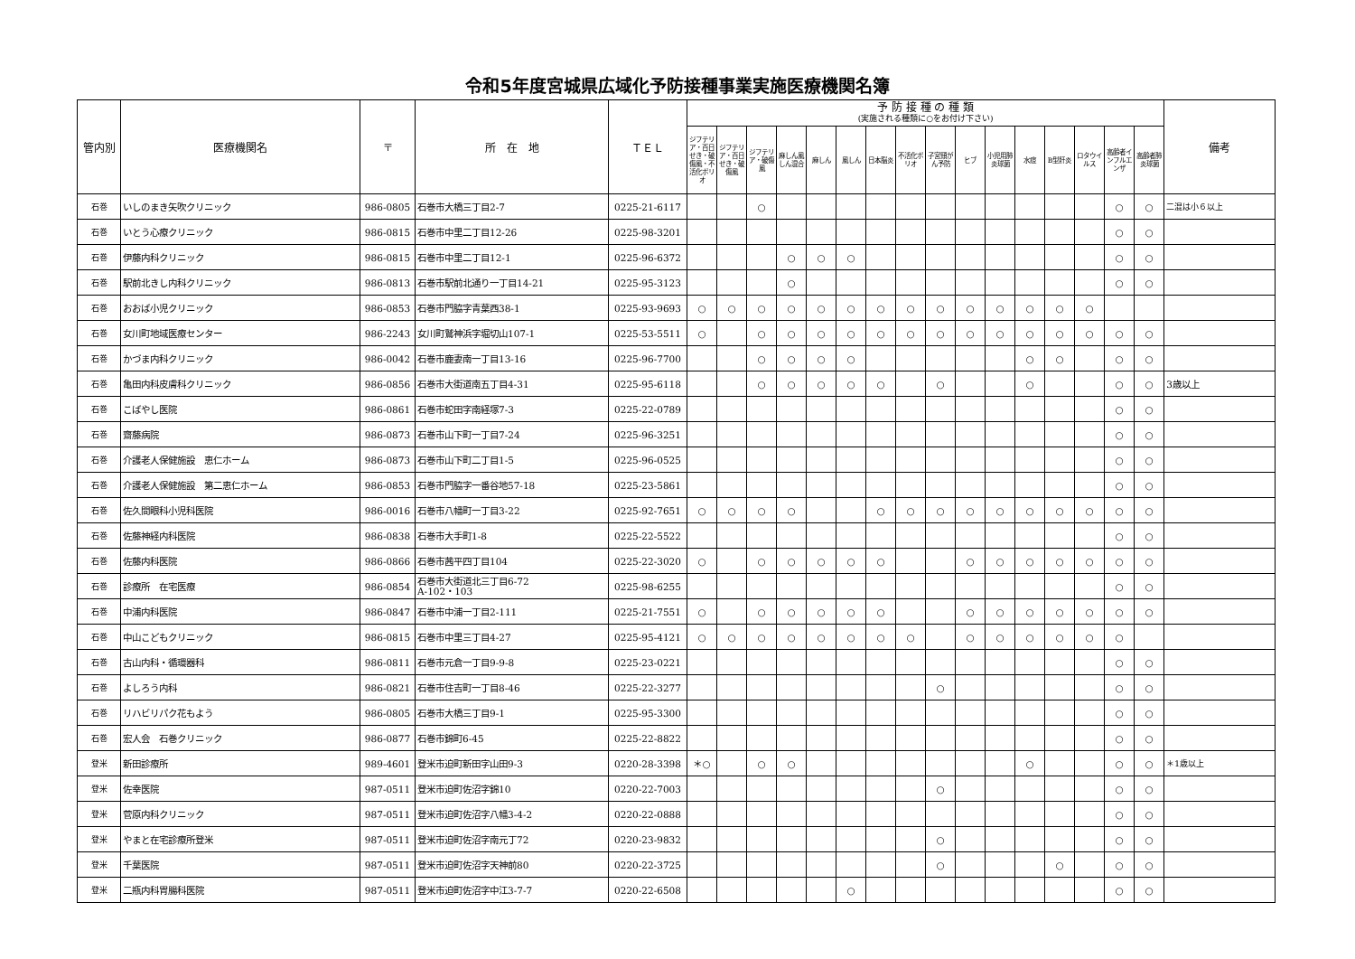令和5年度宮城県広域化予防接種事業実施医療機関名簿
| 管内別 | 医療機関名 | 〒 | 所 在 地 | ＴＥＬ | 予 防 接 種 の 種 類 (実施される種類に○をお付け下さい) | | | | | | | | | | | | | | | | 備考 |
| --- | --- | --- | --- | --- | --- | --- | --- | --- | --- | --- | --- | --- | --- | --- | --- | --- | --- | --- | --- | --- | --- |
| | | | | | ジフテリア・百日せき・破傷風・不活化ポリオ | ジフテリア・百日せき・破傷風 | ジフテリア・破傷風 | 麻しん風しん混合 | 麻しん | 風しん | 日本脳炎 | 不活化ポリオ | 子宮頸がん予防 | ヒブ | 小児用肺炎球菌 | 水痘 | B型肝炎 | ロタウイルス | 高齢者インフルエンザ | 高齢者肺炎球菌 | |
| 石巻 | いしのまき矢吹クリニック | 986-0805 | 石巻市大橋三丁目2-7 | 0225-21-6117 | | | ○ | | | | | | | | | | | | ○ | ○ | 二混は小６以上 |
| 石巻 | いとう心療クリニック | 986-0815 | 石巻市中里二丁目12-26 | 0225-98-3201 | | | | | | | | | | | | | | | ○ | ○ | |
| 石巻 | 伊藤内科クリニック | 986-0815 | 石巻市中里二丁目12-1 | 0225-96-6372 | | | | ○ | ○ | ○ | | | | | | | | | ○ | ○ | |
| 石巻 | 駅前北きし内科クリニック | 986-0813 | 石巻市駅前北通り一丁目14-21 | 0225-95-3123 | | | | ○ | | | | | | | | | | | ○ | ○ | |
| 石巻 | おおば小児クリニック | 986-0853 | 石巻市門脇字青葉西38-1 | 0225-93-9693 | ○ | ○ | ○ | ○ | ○ | ○ | ○ | ○ | ○ | ○ | ○ | ○ | ○ | ○ | | | |
| 石巻 | 女川町地域医療センター | 986-2243 | 女川町鷲神浜字堀切山107-1 | 0225-53-5511 | ○ | | ○ | ○ | ○ | ○ | ○ | ○ | ○ | ○ | ○ | ○ | ○ | ○ | ○ | ○ | |
| 石巻 | かづま内科クリニック | 986-0042 | 石巻市鹿妻南一丁目13-16 | 0225-96-7700 | | | ○ | ○ | ○ | ○ | | | | | | ○ | ○ | | ○ | ○ | |
| 石巻 | 亀田内科皮膚科クリニック | 986-0856 | 石巻市大街道南五丁目4-31 | 0225-95-6118 | | | ○ | ○ | ○ | ○ | ○ | | ○ | | | ○ | | | ○ | ○ | 3歳以上 |
| 石巻 | こばやし医院 | 986-0861 | 石巻市蛇田字南経塚7-3 | 0225-22-0789 | | | | | | | | | | | | | | | ○ | ○ | |
| 石巻 | 齋藤病院 | 986-0873 | 石巻市山下町一丁目7-24 | 0225-96-3251 | | | | | | | | | | | | | | | ○ | ○ | |
| 石巻 | 介護老人保健施設 恵仁ホーム | 986-0873 | 石巻市山下町二丁目1-5 | 0225-96-0525 | | | | | | | | | | | | | | | ○ | ○ | |
| 石巻 | 介護老人保健施設 第二恵仁ホーム | 986-0853 | 石巻市門脇字一番谷地57-18 | 0225-23-5861 | | | | | | | | | | | | | | | ○ | ○ | |
| 石巻 | 佐久間眼科小児科医院 | 986-0016 | 石巻市八幡町一丁目3-22 | 0225-92-7651 | ○ | ○ | ○ | ○ | | | ○ | ○ | ○ | ○ | ○ | ○ | ○ | ○ | ○ | ○ | |
| 石巻 | 佐藤神経内科医院 | 986-0838 | 石巻市大手町1-8 | 0225-22-5522 | | | | | | | | | | | | | | | ○ | ○ | |
| 石巻 | 佐藤内科医院 | 986-0866 | 石巻市茜平四丁目104 | 0225-22-3020 | ○ | | ○ | ○ | ○ | ○ | ○ | | | ○ | ○ | ○ | ○ | ○ | ○ | ○ | |
| 石巻 | 診療所 在宅医療 | 986-0854 | 石巻市大街道北三丁目6-72 A-102・103 | 0225-98-6255 | | | | | | | | | | | | | | | ○ | ○ | |
| 石巻 | 中浦内科医院 | 986-0847 | 石巻市中浦一丁目2-111 | 0225-21-7551 | ○ | | ○ | ○ | ○ | ○ | ○ | | | ○ | ○ | ○ | ○ | ○ | ○ | ○ | |
| 石巻 | 中山こどもクリニック | 986-0815 | 石巻市中里三丁目4-27 | 0225-95-4121 | ○ | ○ | ○ | ○ | ○ | ○ | ○ | ○ | | ○ | ○ | ○ | ○ | ○ | ○ | | |
| 石巻 | 古山内科・循環器科 | 986-0811 | 石巻市元倉一丁目9-9-8 | 0225-23-0221 | | | | | | | | | | | | | | | ○ | ○ | |
| 石巻 | よしろう内科 | 986-0821 | 石巻市住吉町一丁目8-46 | 0225-22-3277 | | | | | | | | | ○ | | | | | | ○ | ○ | |
| 石巻 | リハビリパク花もよう | 986-0805 | 石巻市大橋三丁目9-1 | 0225-95-3300 | | | | | | | | | | | | | | | ○ | ○ | |
| 石巻 | 宏人会 石巻クリニック | 986-0877 | 石巻市錦町6-45 | 0225-22-8822 | | | | | | | | | | | | | | | ○ | ○ | |
| 登米 | 新田診療所 | 989-4601 | 登米市迫町新田字山田9-3 | 0220-28-3398 | ＊○ | | ○ | ○ | | | | | | | | ○ | | | ○ | ○ | ＊1歳以上 |
| 登米 | 佐幸医院 | 987-0511 | 登米市迫町佐沼字錦10 | 0220-22-7003 | | | | | | | | | ○ | | | | | | ○ | ○ | |
| 登米 | 菅原内科クリニック | 987-0511 | 登米市迫町佐沼字八幡3-4-2 | 0220-22-0888 | | | | | | | | | | | | | | | ○ | ○ | |
| 登米 | やまと在宅診療所登米 | 987-0511 | 登米市迫町佐沼字南元丁72 | 0220-23-9832 | | | | | | | | | ○ | | | | | | ○ | ○ | |
| 登米 | 千葉医院 | 987-0511 | 登米市迫町佐沼字天神前80 | 0220-22-3725 | | | | | | | | | ○ | | | | ○ | | ○ | ○ | |
| 登米 | 二瓶内科胃腸科医院 | 987-0511 | 登米市迫町佐沼字中江3-7-7 | 0220-22-6508 | | | | | | ○ | | | | | | | | | ○ | ○ | |